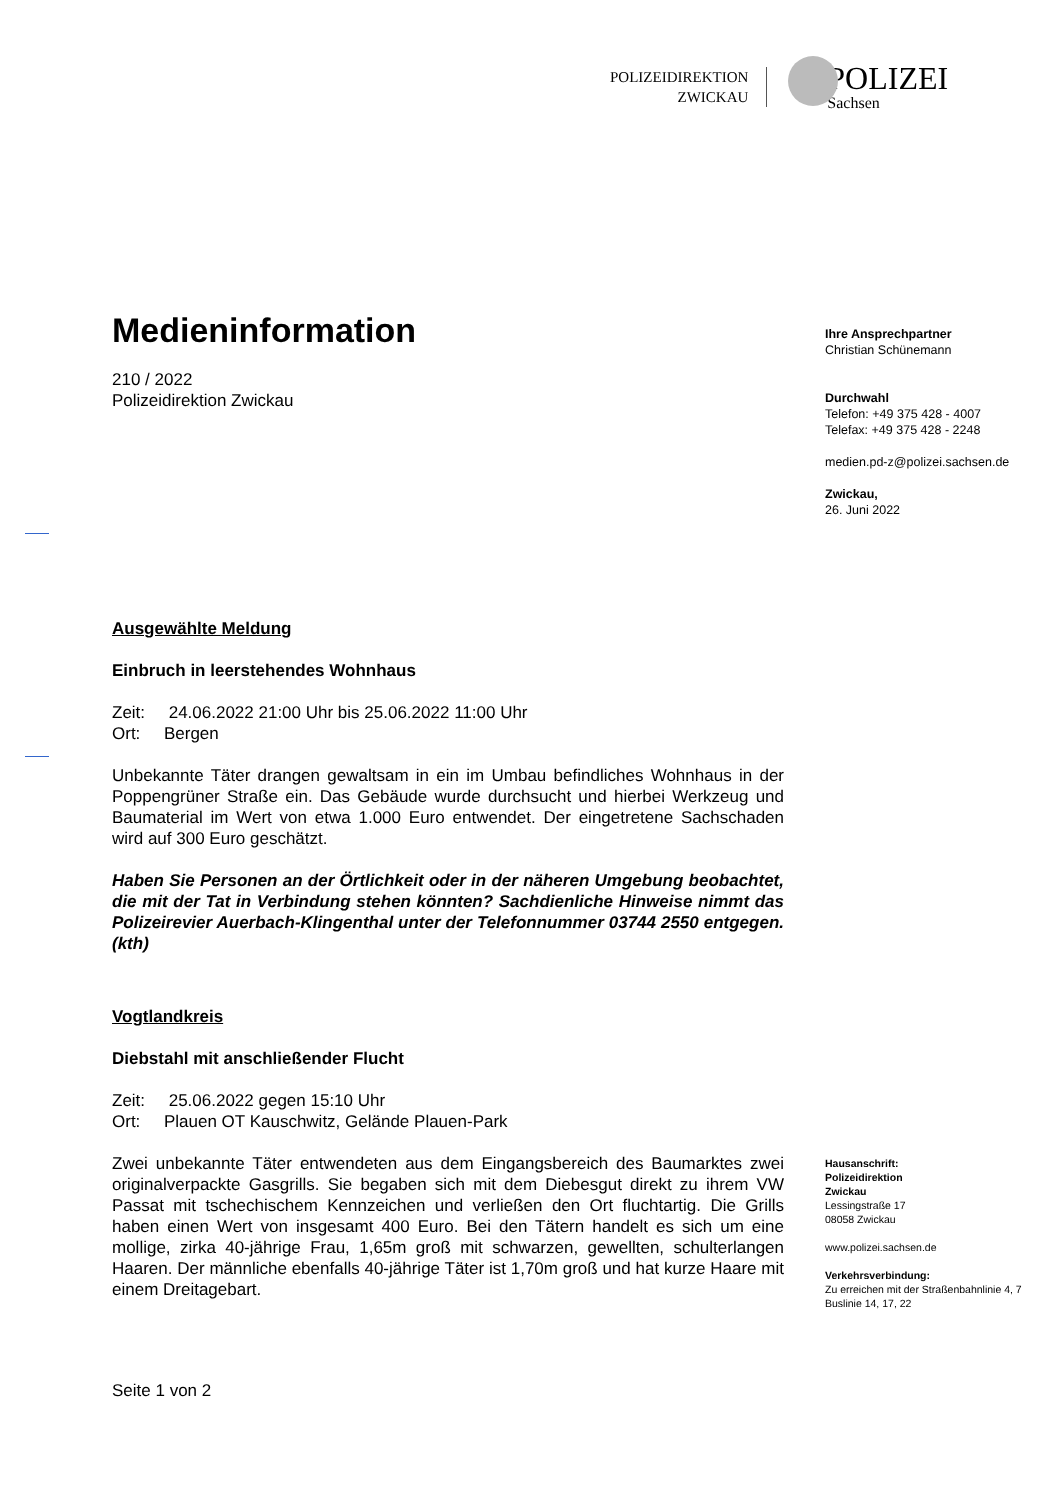POLIZEIDIREKTION
ZWICKAU
POLIZEI
Sachsen
Medieninformation
210 / 2022
Polizeidirektion Zwickau
Ausgewählte Meldung
Einbruch in leerstehendes Wohnhaus
Zeit: 24.06.2022 21:00 Uhr bis 25.06.2022 11:00 Uhr
Ort: Bergen
Unbekannte Täter drangen gewaltsam in ein im Umbau befindliches Wohnhaus in der Poppengrüner Straße ein. Das Gebäude wurde durchsucht und hierbei Werkzeug und Baumaterial im Wert von etwa 1.000 Euro entwendet. Der eingetretene Sachschaden wird auf 300 Euro geschätzt.
Haben Sie Personen an der Örtlichkeit oder in der näheren Umgebung beobachtet, die mit der Tat in Verbindung stehen könnten? Sachdienliche Hinweise nimmt das Polizeirevier Auerbach-Klingenthal unter der Telefonnummer 03744 2550 entgegen. (kth)
Vogtlandkreis
Diebstahl mit anschließender Flucht
Zeit: 25.06.2022 gegen 15:10 Uhr
Ort: Plauen OT Kauschwitz, Gelände Plauen-Park
Zwei unbekannte Täter entwendeten aus dem Eingangsbereich des Baumarktes zwei originalverpackte Gasgrills. Sie begaben sich mit dem Diebesgut direkt zu ihrem VW Passat mit tschechischem Kennzeichen und verließen den Ort fluchtartig. Die Grills haben einen Wert von insgesamt 400 Euro. Bei den Tätern handelt es sich um eine mollige, zirka 40-jährige Frau, 1,65m groß mit schwarzen, gewellten, schulterlangen Haaren. Der männliche ebenfalls 40-jährige Täter ist 1,70m groß und hat kurze Haare mit einem Dreitagebart.
Seite 1 von 2
Ihre Ansprechpartner
Christian Schünemann
Durchwahl
Telefon: +49 375 428 - 4007
Telefax: +49 375 428 - 2248
medien.pd-z@polizei.sachsen.de
Zwickau,
26. Juni 2022
Hausanschrift:
Polizeidirektion
Zwickau
Lessingstraße 17
08058 Zwickau
www.polizei.sachsen.de
Verkehrsverbindung:
Zu erreichen mit der Straßenbahnlinie 4, 7
Buslinie 14, 17, 22